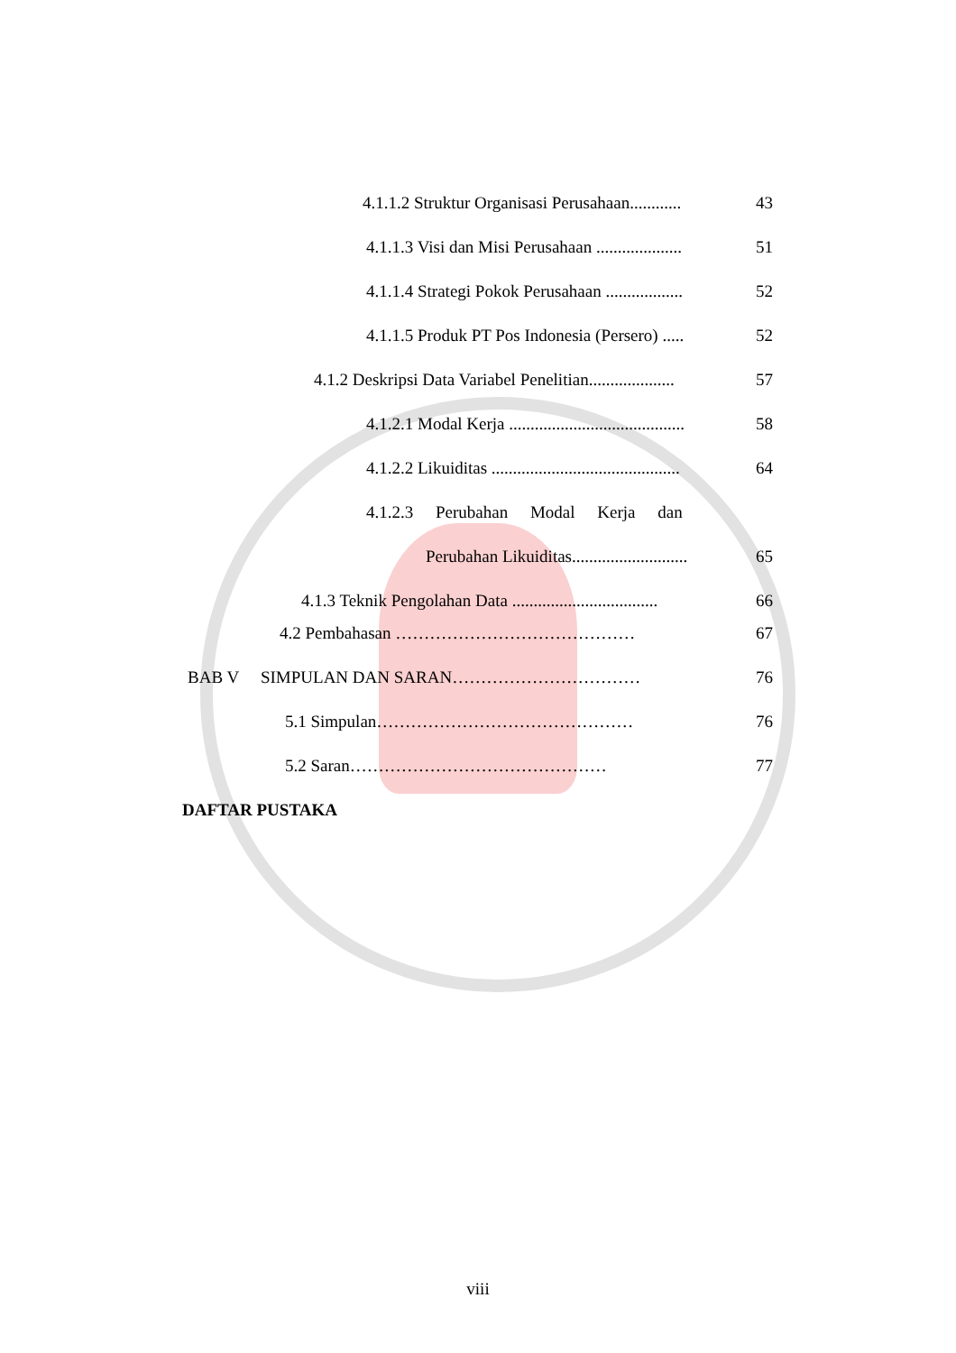4.1.1.2 Struktur Organisasi Perusahaan............ 43
4.1.1.3 Visi dan Misi Perusahaan .................... 51
4.1.1.4 Strategi Pokok Perusahaan .................. 52
4.1.1.5 Produk PT Pos Indonesia (Persero) ..... 52
4.1.2 Deskripsi Data Variabel Penelitian.................... 57
4.1.2.1 Modal Kerja ......................................... 58
4.1.2.2 Likuiditas ............................................ 64
4.1.2.3 Perubahan Modal Kerja dan
Perubahan Likuiditas........................... 65
4.1.3 Teknik Pengolahan Data .................................. 66
4.2 Pembahasan …………………………………… 67
BAB V SIMPULAN DAN SARAN…………………………… 76
5.1 Simpulan……………………………………… 76
5.2 Saran……………………………………… 77
DAFTAR PUSTAKA
viii